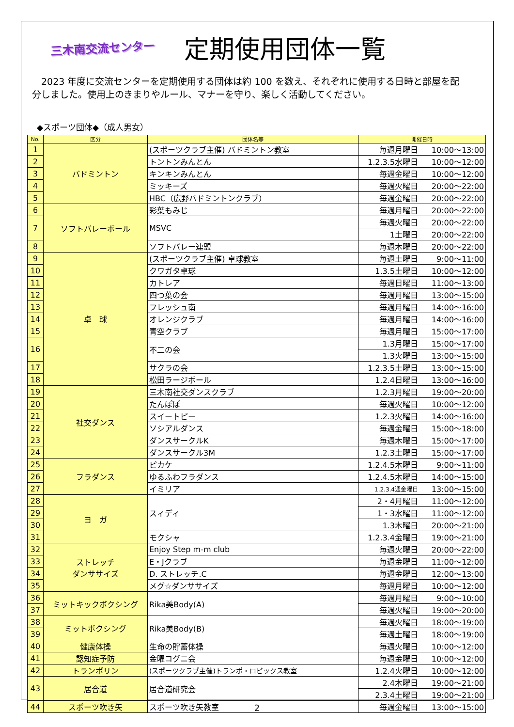三木南交流センター
定期使用団体一覧
2023 年度に交流センターを定期使用する団体は約 100 を数え、それぞれに使用する日時と部屋を配分しました。使用上のきまりやルール、マナーを守り、楽しく活動してください。
◆スポーツ団体◆（成人男女）
| No. | 区分 | 団体名等 | 開催日時 | |
| --- | --- | --- | --- | --- |
| 1 | バドミントン | (スポーツクラブ主催) バドミントン教室 | 毎週月曜日 | 10:00～13:00 |
| 2 | | トントンみんとん | 1.2.3.5水曜日 | 10:00～12:00 |
| 3 | | キンキンみんとん | 毎週金曜日 | 10:00～12:00 |
| 4 | | ミッキーズ | 毎週火曜日 | 20:00～22:00 |
| 5 | | HBC（広野バドミントンクラブ） | 毎週金曜日 | 20:00～22:00 |
| 6 | ソフトバレーボール | 彩葉もみじ | 毎週月曜日 | 20:00～22:00 |
| 7 | | MSVC | 毎週火曜日 | 20:00～22:00 |
| | | | 1土曜日 | 20:00～22:00 |
| 8 | | ソフトバレー連盟 | 毎週木曜日 | 20:00～22:00 |
| 9 | 卓 球 | (スポーツクラブ主催) 卓球教室 | 毎週土曜日 | 9:00～11:00 |
| 10 | | クワガタ卓球 | 1.3.5土曜日 | 10:00～12:00 |
| 11 | | カトレア | 毎週日曜日 | 11:00～13:00 |
| 12 | | 四つ葉の会 | 毎週月曜日 | 13:00～15:00 |
| 13 | | フレッシュ南 | 毎週月曜日 | 14:00～16:00 |
| 14 | | オレンジクラブ | 毎週月曜日 | 14:00～16:00 |
| 15 | | 青空クラブ | 毎週月曜日 | 15:00～17:00 |
| 16 | | 不二の会 | 1.3月曜日 | 15:00～17:00 |
| | | | 1.3火曜日 | 13:00～15:00 |
| 17 | | サクラの会 | 1.2.3.5土曜日 | 13:00～15:00 |
| 18 | | 松田ラージボール | 1.2.4日曜日 | 13:00～16:00 |
| 19 | 社交ダンス | 三木南社交ダンスクラブ | 1.2.3月曜日 | 19:00～20:00 |
| 20 | | たんぽぽ | 毎週火曜日 | 10:00～12:00 |
| 21 | | スイートピー | 1.2.3火曜日 | 14:00～16:00 |
| 22 | | ソシアルダンス | 毎週金曜日 | 15:00～18:00 |
| 23 | | ダンスサークルK | 毎週木曜日 | 15:00～17:00 |
| 24 | | ダンスサークル3M | 1.2.3土曜日 | 15:00～17:00 |
| 25 | フラダンス | ピカケ | 1.2.4.5木曜日 | 9:00～11:00 |
| 26 | | ゆるふわフラダンス | 1.2.4.5木曜日 | 14:00～15:00 |
| 27 | | イミリア | 1.2.3.4週金曜日 | 13:00～15:00 |
| 28 | ヨ ガ | スィディ | 2・4月曜日 | 11:00～12:00 |
| 29 | | | 1・3水曜日 | 11:00～12:00 |
| 30 | | | 1.3木曜日 | 20:00～21:00 |
| 31 | | モクシャ | 1.2.3.4金曜日 | 19:00～21:00 |
| 32 | ストレッチ ダンササイズ | Enjoy Step m-m club | 毎週火曜日 | 20:00～22:00 |
| 33 | | E・Jクラブ | 毎週金曜日 | 11:00～12:00 |
| 34 | | D. ストレッチ.C | 毎週金曜日 | 12:00～13:00 |
| 35 | | メグ☆ダンササイズ | 毎週月曜日 | 10:00～12:00 |
| 36 | ミットキックボクシング | Rika美Body(A) | 毎週月曜日 | 9:00～10:00 |
| 37 | | | 毎週火曜日 | 19:00～20:00 |
| 38 | ミットボクシング | Rika美Body(B) | 毎週火曜日 | 18:00～19:00 |
| 39 | | | 毎週土曜日 | 18:00～19:00 |
| 40 | 健康体操 | 生命の貯蓄体操 | 毎週火曜日 | 10:00～12:00 |
| 41 | 認知症予防 | 金曜コグニ会 | 毎週金曜日 | 10:00～12:00 |
| 42 | トランポリン | (スポーツクラブ主催)トランポ・ロビックス教室 | 1.2.4火曜日 | 10:00～12:00 |
| 43 | 居合道 | 居合道研究会 | 2.4木曜日 | 19:00～21:00 |
| | | | 2.3.4土曜日 | 19:00～21:00 |
| 44 | スポーツ吹き矢 | スポーツ吹き矢教室 | 毎週金曜日 | 13:00～15:00 |
2